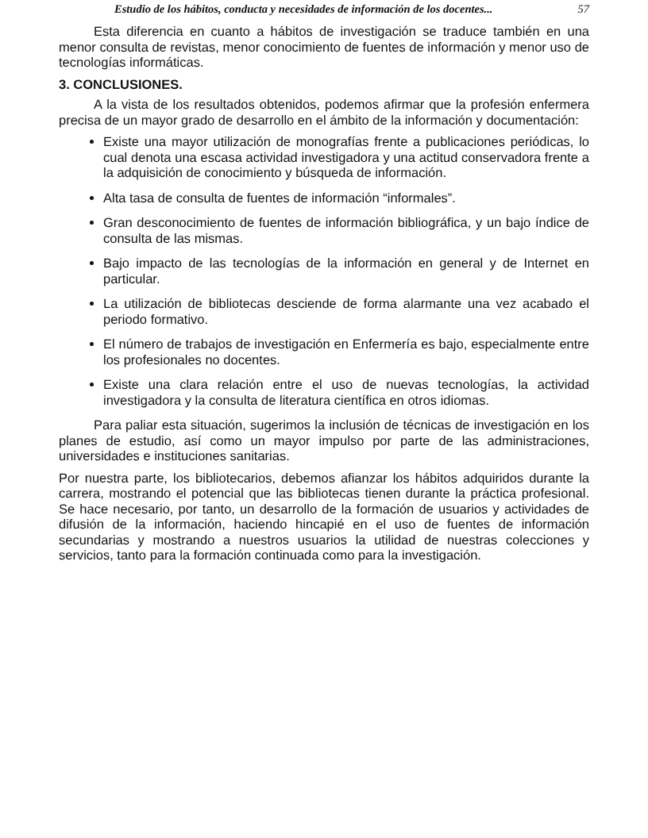Estudio de los hábitos, conducta y necesidades de información de los docentes... 57
Esta diferencia en cuanto a hábitos de investigación se traduce también en una menor consulta de revistas, menor conocimiento de fuentes de información y menor uso de tecnologías informáticas.
3. CONCLUSIONES.
A la vista de los resultados obtenidos, podemos afirmar que la profesión enfermera precisa de un mayor grado de desarrollo en el ámbito de la información y documentación:
Existe una mayor utilización de monografías frente a publicaciones periódicas, lo cual denota una escasa actividad investigadora y una actitud conservadora frente a la adquisición de conocimiento y búsqueda de información.
Alta tasa de consulta de fuentes de información “informales”.
Gran desconocimiento de fuentes de información bibliográfica, y un bajo índice de consulta de las mismas.
Bajo impacto de las tecnologías de la información en general y de Internet en particular.
La utilización de bibliotecas desciende de forma alarmante una vez acabado el periodo formativo.
El número de trabajos de investigación en Enfermería es bajo, especialmente entre los profesionales no docentes.
Existe una clara relación entre el uso de nuevas tecnologías, la actividad investigadora y la consulta de literatura científica en otros idiomas.
Para paliar esta situación, sugerimos la inclusión de técnicas de investigación en los planes de estudio, así como un mayor impulso por parte de las administraciones, universidades e instituciones sanitarias.
Por nuestra parte, los bibliotecarios, debemos afianzar los hábitos adquiridos durante la carrera, mostrando el potencial que las bibliotecas tienen durante la práctica profesional. Se hace necesario, por tanto, un desarrollo de la formación de usuarios y actividades de difusión de la información, haciendo hincapié en el uso de fuentes de información secundarias y mostrando a nuestros usuarios la utilidad de nuestras colecciones y servicios, tanto para la formación continuada como para la investigación.